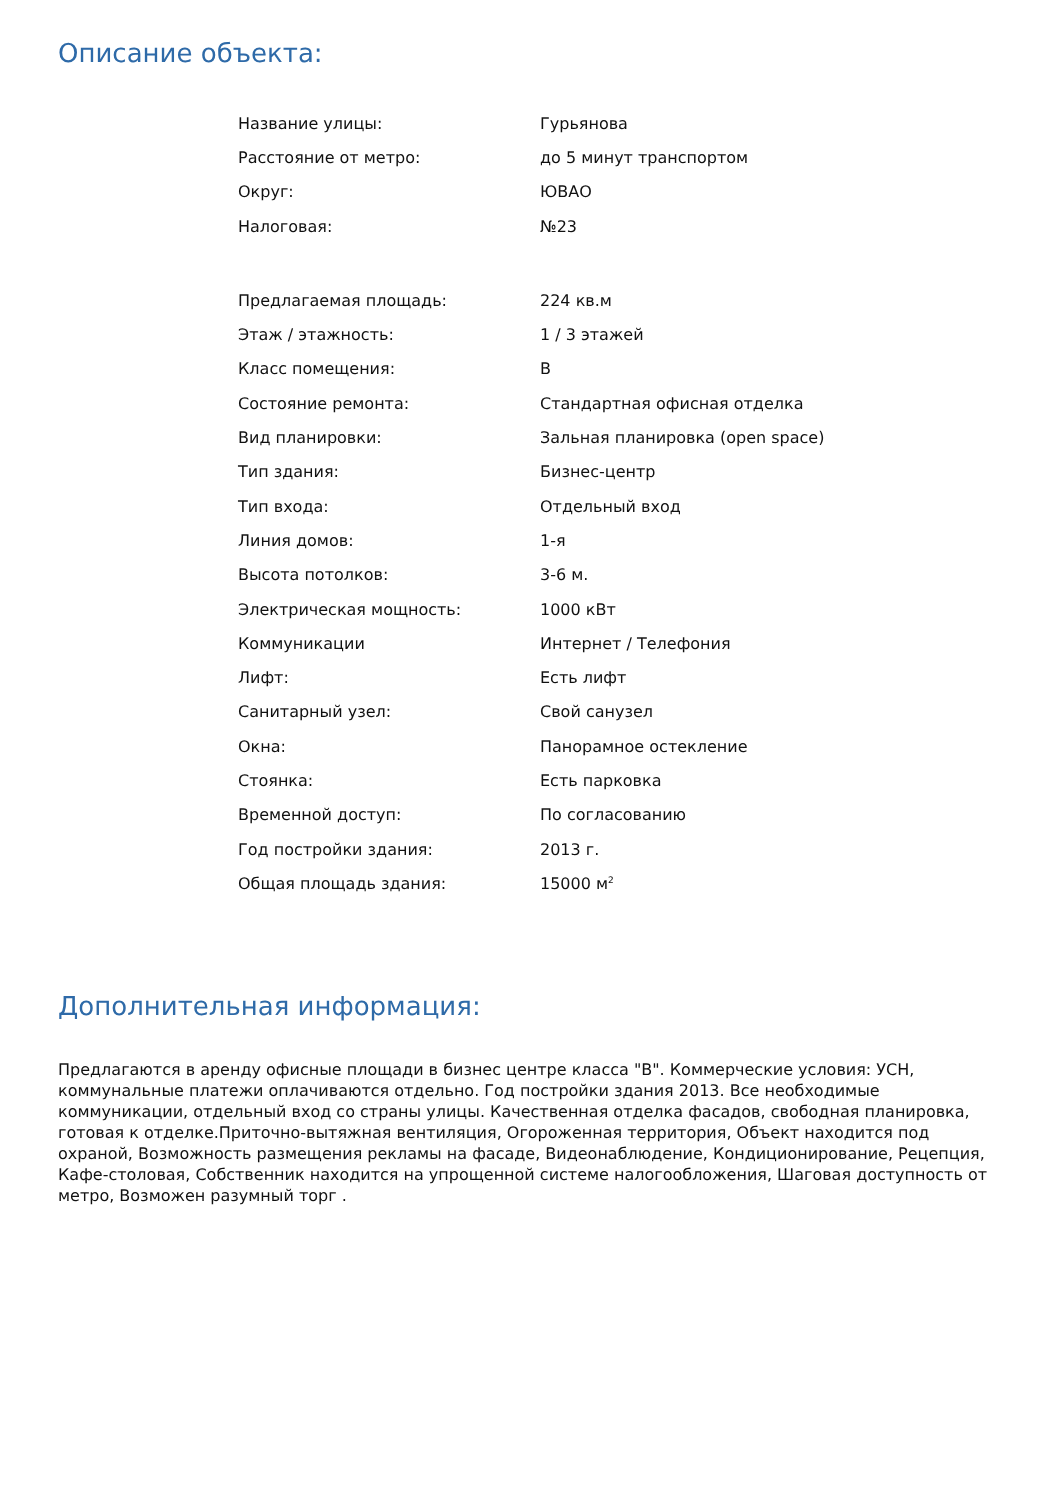Описание объекта:
| Название улицы: | Гурьянова |
| Расстояние от метро: | до 5 минут транспортом |
| Округ: | ЮВАО |
| Налоговая: | №23 |
| Предлагаемая площадь: | 224 кв.м |
| Этаж / этажность: | 1 / 3 этажей |
| Класс помещения: | B |
| Состояние ремонта: | Стандартная офисная отделка |
| Вид планировки: | Зальная планировка (open space) |
| Тип здания: | Бизнес-центр |
| Тип входа: | Отдельный вход |
| Линия домов: | 1-я |
| Высота потолков: | 3-6 м. |
| Электрическая мощность: | 1000 кВт |
| Коммуникации | Интернет / Телефония |
| Лифт: | Есть лифт |
| Санитарный узел: | Свой санузел |
| Окна: | Панорамное остекление |
| Стоянка: | Есть парковка |
| Временной доступ: | По согласованию |
| Год постройки здания: | 2013 г. |
| Общая площадь здания: | 15000 м<sup>2</sup> |
Дополнительная информация:
Предлагаются в аренду офисные площади в бизнес центре класса "В". Коммерческие условия: УСН, коммунальные платежи оплачиваются отдельно. Год постройки здания 2013. Все необходимые коммуникации, отдельный вход со страны улицы. Качественная отделка фасадов, свободная планировка, готовая к отделке.Приточно-вытяжная вентиляция, Огороженная территория, Объект находится под охраной, Возможность размещения рекламы на фасаде, Видеонаблюдение, Кондиционирование, Рецепция, Кафе-столовая, Собственник находится на упрощенной системе налогообложения, Шаговая доступность от метро, Возможен разумный торг .